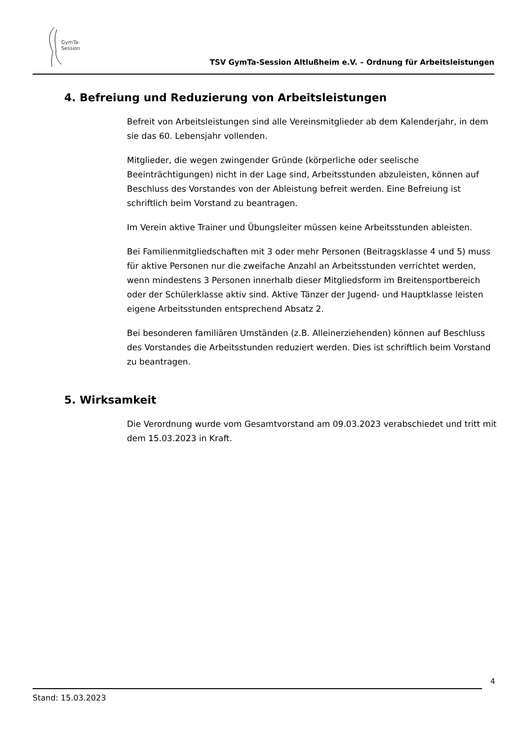GymTa-
Session
TSV GymTa-Session Altlußheim e.V. – Ordnung für Arbeitsleistungen
4. Befreiung und Reduzierung von Arbeitsleistungen
Befreit von Arbeitsleistungen sind alle Vereinsmitglieder ab dem Kalenderjahr, in dem sie das 60. Lebensjahr vollenden.
Mitglieder, die wegen zwingender Gründe (körperliche oder seelische Beeinträchtigungen) nicht in der Lage sind, Arbeitsstunden abzuleisten, können auf Beschluss des Vorstandes von der Ableistung befreit werden. Eine Befreiung ist schriftlich beim Vorstand zu beantragen.
Im Verein aktive Trainer und Übungsleiter müssen keine Arbeitsstunden ableisten.
Bei Familienmitgliedschaften mit 3 oder mehr Personen (Beitragsklasse 4 und 5) muss für aktive Personen nur die zweifache Anzahl an Arbeitsstunden verrichtet werden, wenn mindestens 3 Personen innerhalb dieser Mitgliedsform im Breitensportbereich oder der Schülerklasse aktiv sind. Aktive Tänzer der Jugend- und Hauptklasse leisten eigene Arbeitsstunden entsprechend Absatz 2.
Bei besonderen familiären Umständen (z.B. Alleinerziehenden) können auf Beschluss des Vorstandes die Arbeitsstunden reduziert werden. Dies ist schriftlich beim Vorstand zu beantragen.
5. Wirksamkeit
Die Verordnung wurde vom Gesamtvorstand am 09.03.2023 verabschiedet und tritt mit dem 15.03.2023 in Kraft.
4
Stand: 15.03.2023